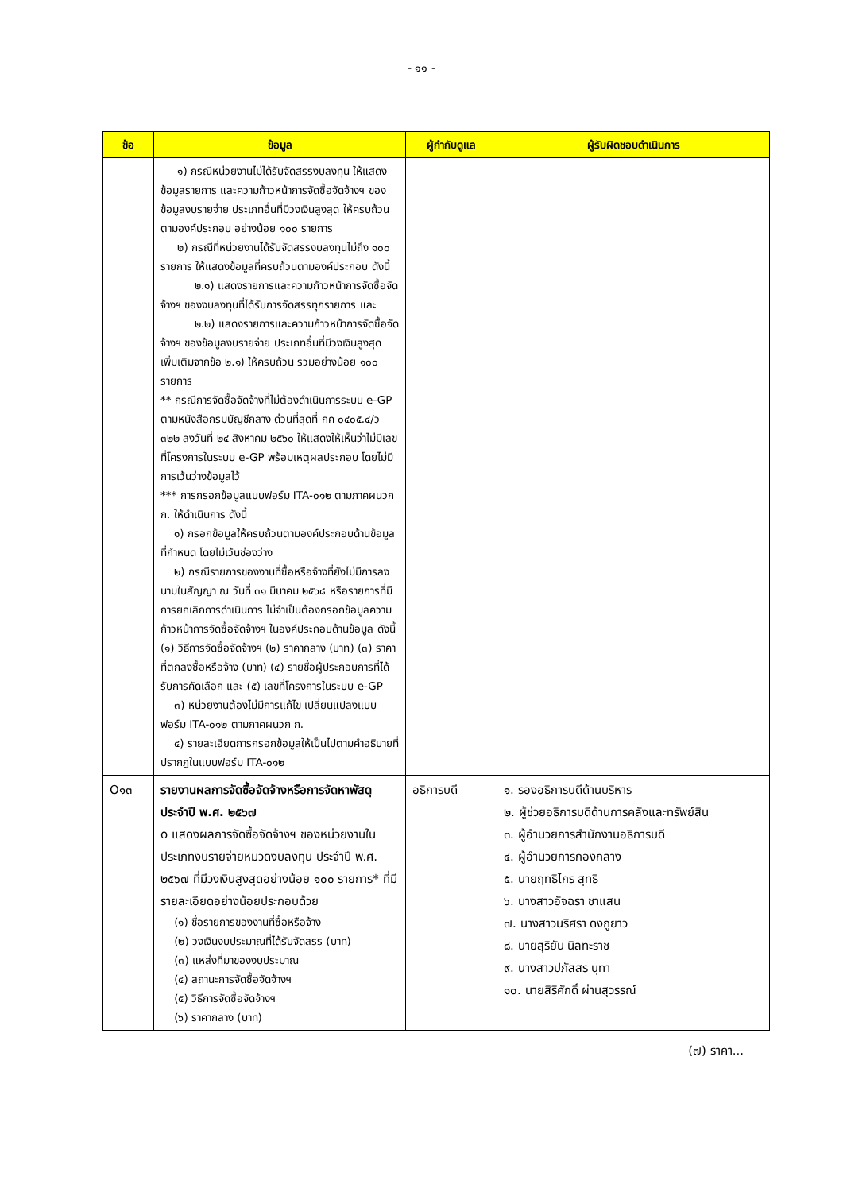- ๑๑ -
| ข้อ | ข้อมูล | ผู้กำกับดูแล | ผู้รับผิดชอบดำเนินการ |
| --- | --- | --- | --- |
| | ๑) กรณีหน่วยงานไม่ได้รับจัดสรรงบลงทุน ให้แสดงข้อมูลรายการ และความก้าวหน้าการจัดซื้อจัดจ้างฯ ของข้อมูลงบรายจ่าย ประเภทอื่นที่มีวงเงินสูงสุด ให้ครบถ้วนตามองค์ประกอบ อย่างน้อย ๑๐๐ รายการ ๒) กรณีที่หน่วยงานได้รับจัดสรรงบลงทุนไม่ถึง ๑๐๐ รายการ ให้แสดงข้อมูลที่ครบถ้วนตามองค์ประกอบ ดังนี้ ๒.๑) แสดงรายการและความก้าวหน้าการจัดซื้อจัดจ้างฯ ของงบลงทุนที่ได้รับการจัดสรรทุกรายการ และ ๒.๒) แสดงรายการและความก้าวหน้าการจัดซื้อจัดจ้างฯ ของข้อมูลงบรายจ่าย ประเภทอื่นที่มีวงเงินสูงสุด เพิ่มเติมจากข้อ ๒.๑) ให้ครบถ้วน รวมอย่างน้อย ๑๐๐ รายการ ** กรณีการจัดซื้อจัดจ้างที่ไม่ต้องดำเนินการระบบ e-GP ตามหนังสือกรมบัญชีกลาง ด่วนที่สุดที่ กค ๐๔๐๕.๔/ว ๓๒๒ ลงวันที่ ๒๔ สิงหาคม ๒๕๖๐ ให้แสดงให้เห็นว่าไม่มีเลขที่โครงการในระบบ e-GP พร้อมเหตุผลประกอบ โดยไม่มีการเว้นว่างข้อมูลไว้ *** การกรอกข้อมูลแบบฟอร์ม ITA-๐๑๒ ตามภาคผนวก ก. ให้ดำเนินการ ดังนี้ ๑) กรอกข้อมูลให้ครบถ้วนตามองค์ประกอบด้านข้อมูลที่กำหนด โดยไม่เว้นช่องว่าง ๒) กรณีรายการของงานที่ซื้อหรือจ้างที่ยังไม่มีการลงนามในสัญญา ณ วันที่ ๓๑ มีนาคม ๒๕๖๘ หรือรายการที่มีการยกเลิกการดำเนินการ ไม่จำเป็นต้องกรอกข้อมูลความก้าวหน้าการจัดซื้อจัดจ้างฯ ในองค์ประกอบด้านข้อมูล ดังนี้ (๑) วิธีการจัดซื้อจัดจ้างฯ (๒) ราคากลาง (บาท) (๓) ราคาที่ตกลงซื้อหรือจ้าง (บาท) (๔) รายชื่อผู้ประกอบการที่ได้รับการคัดเลือก และ (๕) เลขที่โครงการในระบบ e-GP ๓) หน่วยงานต้องไม่มีการแก้ไข เปลี่ยนแปลงแบบฟอร์ม ITA-๐๑๒ ตามภาคผนวก ก. ๔) รายละเอียดการกรอกข้อมูลให้เป็นไปตามคำอธิบายที่ปรากฏในแบบฟอร์ม ITA-๐๑๒ | | |
| O๑๓ | รายงานผลการจัดซื้อจัดจ้างหรือการจัดหาพัสดุประจำปี พ.ศ. ๒๕๖๗ o แสดงผลการจัดซื้อจัดจ้างฯ ของหน่วยงานในประเภทงบรายจ่ายหมวดงบลงทุน ประจำปี พ.ศ. ๒๕๖๗ ที่มีวงเงินสูงสุดอย่างน้อย ๑๐๐ รายการ* ที่มีรายละเอียดอย่างน้อยประกอบด้วย (๑) ชื่อรายการของงานที่ซื้อหรือจ้าง (๒) วงเงินงบประมาณที่ได้รับจัดสรร (บาท) (๓) แหล่งที่มาของงบประมาณ (๔) สถานะการจัดซื้อจัดจ้างฯ (๕) วิธีการจัดซื้อจัดจ้างฯ (๖) ราคากลาง (บาท) | อธิการบดี | ๑. รองอธิการบดีด้านบริหาร ๒. ผู้ช่วยอธิการบดีด้านการคลังและทรัพย์สิน ๓. ผู้อำนวยการสำนักงานอธิการบดี ๔. ผู้อำนวยการกองกลาง ๕. นายฤทธิไกร สุทธิ ๖. นางสาวอัจฉรา ชาแสน ๗. นางสาวนริศรา ดงภูยาว ๘. นายสุริยัน นิลทะราช ๙. นางสาวปภัสสร บุทา ๑๐. นายสิริศักดิ์ ผ่านสุวรรณ์ |
(๗) ราคา...